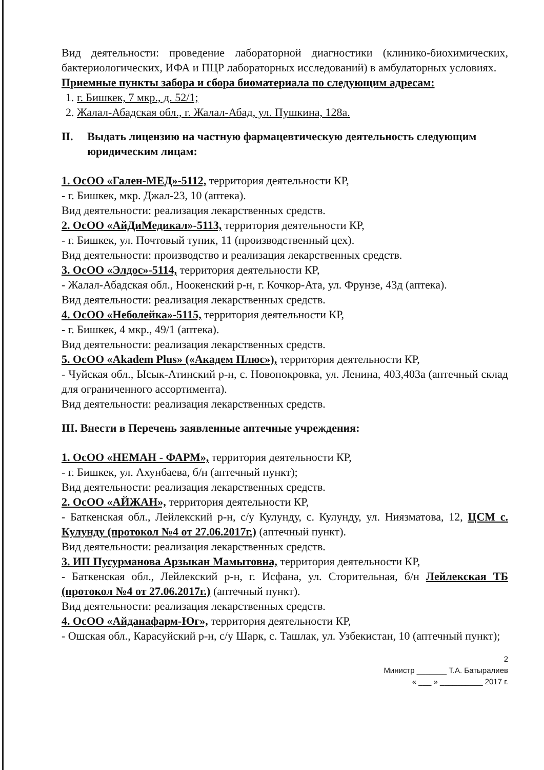Вид деятельности: проведение лабораторной диагностики (клинико-биохимических, бактериологических, ИФА и ПЦР лабораторных исследований) в амбулаторных условиях.
Приемные пункты забора и сбора биоматериала по следующим адресам:
1. г. Бишкек, 7 мкр., д. 52/1;
2. Жалал-Абадская обл., г. Жалал-Абад, ул. Пушкина, 128а.
II. Выдать лицензию на частную фармацевтическую деятельность следующим юридическим лицам:
1. ОсОО «Гален-МЕД»-5112, территория деятельности КР,
- г. Бишкек, мкр. Джал-23, 10 (аптека).
Вид деятельности: реализация лекарственных средств.
2. ОсОО «АйДиМедикал»-5113, территория деятельности КР,
- г. Бишкек, ул. Почтовый тупик, 11 (производственный цех).
Вид деятельности: производство и реализация лекарственных средств.
3. ОсОО «Элдос»-5114, территория деятельности КР,
- Жалал-Абадская обл., Ноокенский р-н, г. Кочкор-Ата, ул. Фрунзе, 43д (аптека).
Вид деятельности: реализация лекарственных средств.
4. ОсОО «Неболейка»-5115, территория деятельности КР,
- г. Бишкек, 4 мкр., 49/1 (аптека).
Вид деятельности: реализация лекарственных средств.
5. ОсОО «Akadem Plus» («Академ Плюс»), территория деятельности КР,
- Чуйская обл., Ысык-Атинский р-н, с. Новопокровка, ул. Ленина, 403,403а (аптечный склад для ограниченного ассортимента).
Вид деятельности: реализация лекарственных средств.
III. Внести в Перечень заявленные аптечные учреждения:
1. ОсОО «НЕМАН - ФАРМ», территория деятельности КР,
- г. Бишкек, ул. Ахунбаева, б/н (аптечный пункт);
Вид деятельности: реализация лекарственных средств.
2. ОсОО «АЙЖАН», территория деятельности КР,
- Баткенская обл., Лейлекский р-н, с/у Кулунду, с. Кулунду, ул. Ниязматова, 12, ЦСМ с. Кулунду (протокол №4 от 27.06.2017г.) (аптечный пункт).
Вид деятельности: реализация лекарственных средств.
3. ИП Пусурманова Арзыкан Мамытовна, территория деятельности КР,
- Баткенская обл., Лейлекский р-н, г. Исфана, ул. Сторительная, б/н Лейлекская ТБ (протокол №4 от 27.06.2017г.) (аптечный пункт).
Вид деятельности: реализация лекарственных средств.
4. ОсОО «Айданафарм-Юг», территория деятельности КР,
- Ошская обл., Карасуйский р-н, с/у Шарк, с. Ташлак, ул. Узбекистан, 10 (аптечный пункт);
2
Министр _______ Т.А. Батыралиев
« ___ » __________ 2017 г.